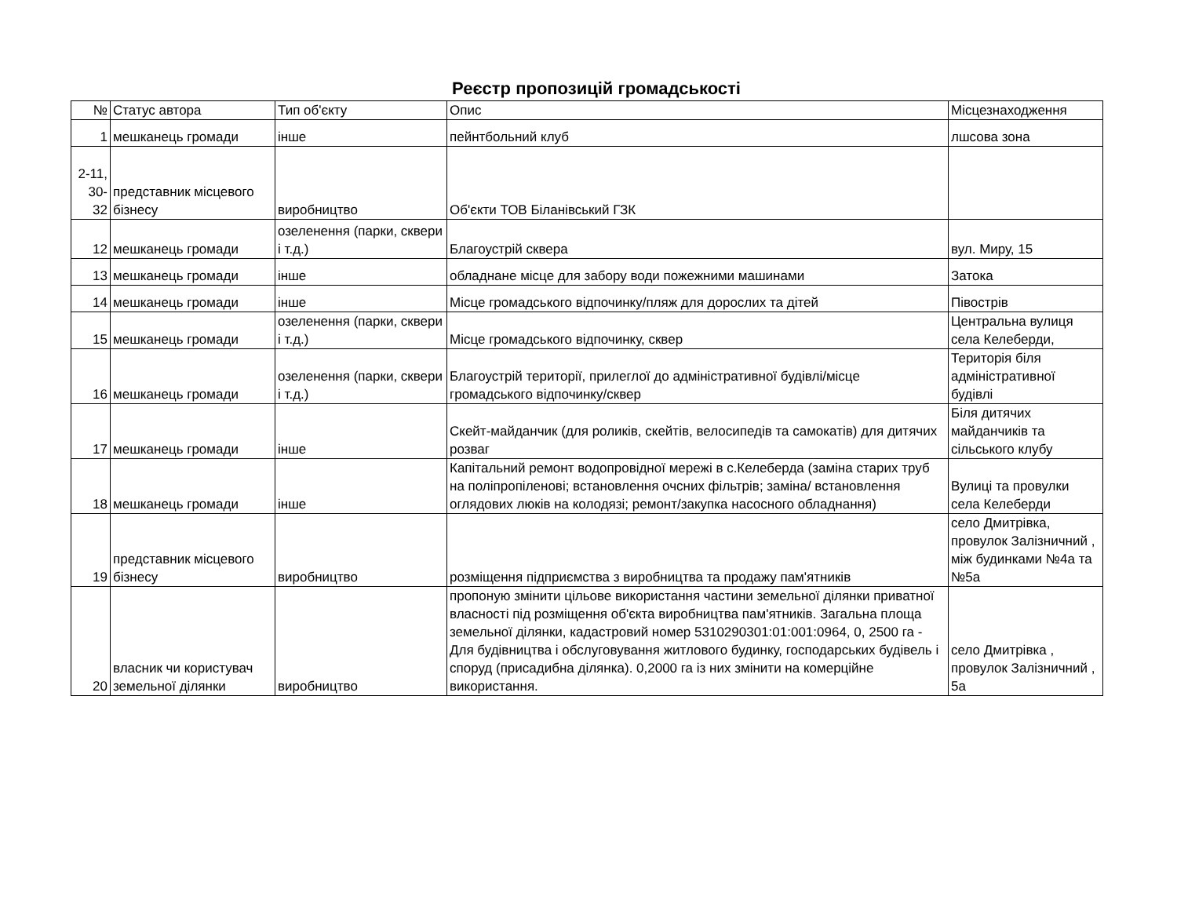Реєстр пропозицій громадськості
| № | Статус автора | Тип об'єкту | Опис | Місцезнаходження |
| --- | --- | --- | --- | --- |
| 1 | мешканець громади | інше | пейнтбольний клуб | лшсова зона |
| 2-11, 30- 32 | представник місцевого бізнесу | виробництво | Об'єкти ТОВ Біланівський ГЗК | |
| 12 | мешканець громади | озеленення (парки, сквери і т.д.) | Благоустрій сквера | вул. Миру, 15 |
| 13 | мешканець громади | інше | обладнане місце для забору води пожежними машинами | Затока |
| 14 | мешканець громади | інше | Місце громадського відпочинку/пляж для дорослих та дітей | Півострів |
| 15 | мешканець громади | озеленення (парки, сквери і т.д.) | Місце громадського відпочинку, сквер | Центральна вулиця села Келеберди, |
| 16 | мешканець громади | озеленення (парки, сквери і т.д.) | Благоустрій території, прилеглої до адміністративної будівлі/місце громадського відпочинку/сквер | Територія біля адміністративної будівлі |
| 17 | мешканець громади | інше | Скейт-майданчик (для роликів, скейтів, велосипедів та самокатів) для дитячих розваг | Біля дитячих майданчиків та сільського клубу |
| 18 | мешканець громади | інше | Капітальний ремонт водопровідної мережі в с.Келеберда (заміна старих труб на поліпропіленові; встановлення очсних фільтрів; заміна/ встановлення оглядових люків на колодязі; ремонт/закупка насосного обладнання) | Вулиці та провулки села Келеберди |
| 19 | представник місцевого бізнесу | виробництво | розміщення підприємства з виробництва та продажу пам'ятників | село Дмитрівка, провулок Залізничний , між будинками №4а та №5а |
| 20 | власник чи користувач земельної ділянки | виробництво | пропоную змінити цільове використання частини земельної ділянки приватної власності під розміщення об'єкта виробництва пам'ятників. Загальна площа земельної ділянки, кадастровий номер 5310290301:01:001:0964, 0, 2500 га - Для будівництва і обслуговування житлового будинку, господарських будівель і споруд (присадибна ділянка). 0,2000 га із них змінити на комерційне використання. | село Дмитрівка , провулок Залізничний , 5а |